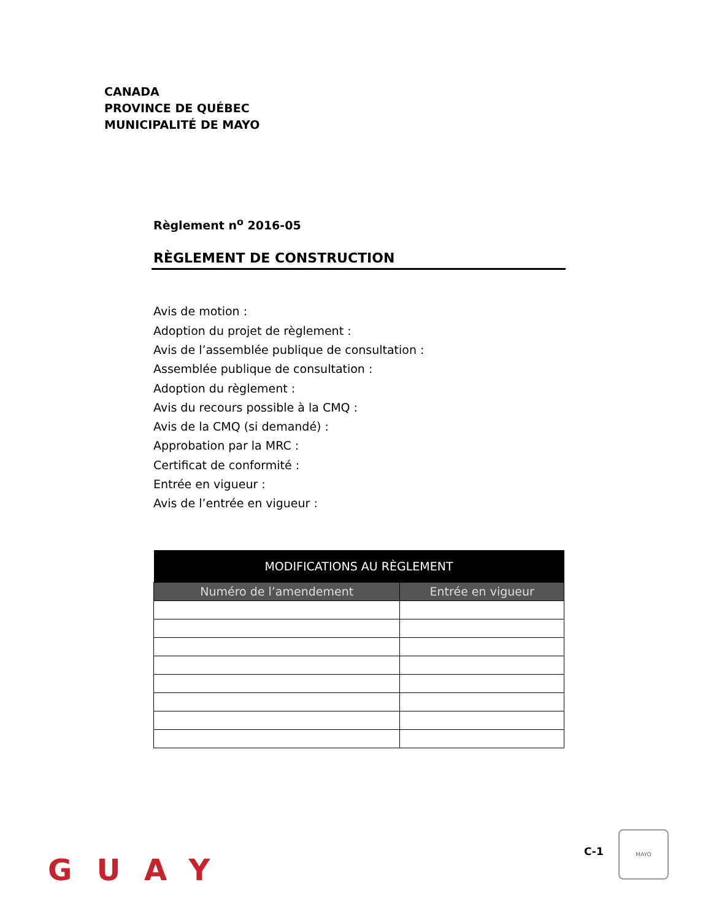CANADA
PROVINCE DE QUÉBEC
MUNICIPALITÉ DE MAYO
Règlement n<sup>o</sup> 2016-05
RÈGLEMENT DE CONSTRUCTION
Avis de motion :
Adoption du projet de règlement :
Avis de l’assemblée publique de consultation :
Assemblée publique de consultation :
Adoption du règlement :
Avis du recours possible à la CMQ :
Avis de la CMQ (si demandé) :
Approbation par la MRC :
Certificat de conformité :
Entrée en vigueur :
Avis de l’entrée en vigueur :
| MODIFICATIONS AU RÈGLEMENT | |
| --- | --- |
| Numéro de l’amendement | Entrée en vigueur |
GUAY
C-1
MAYO